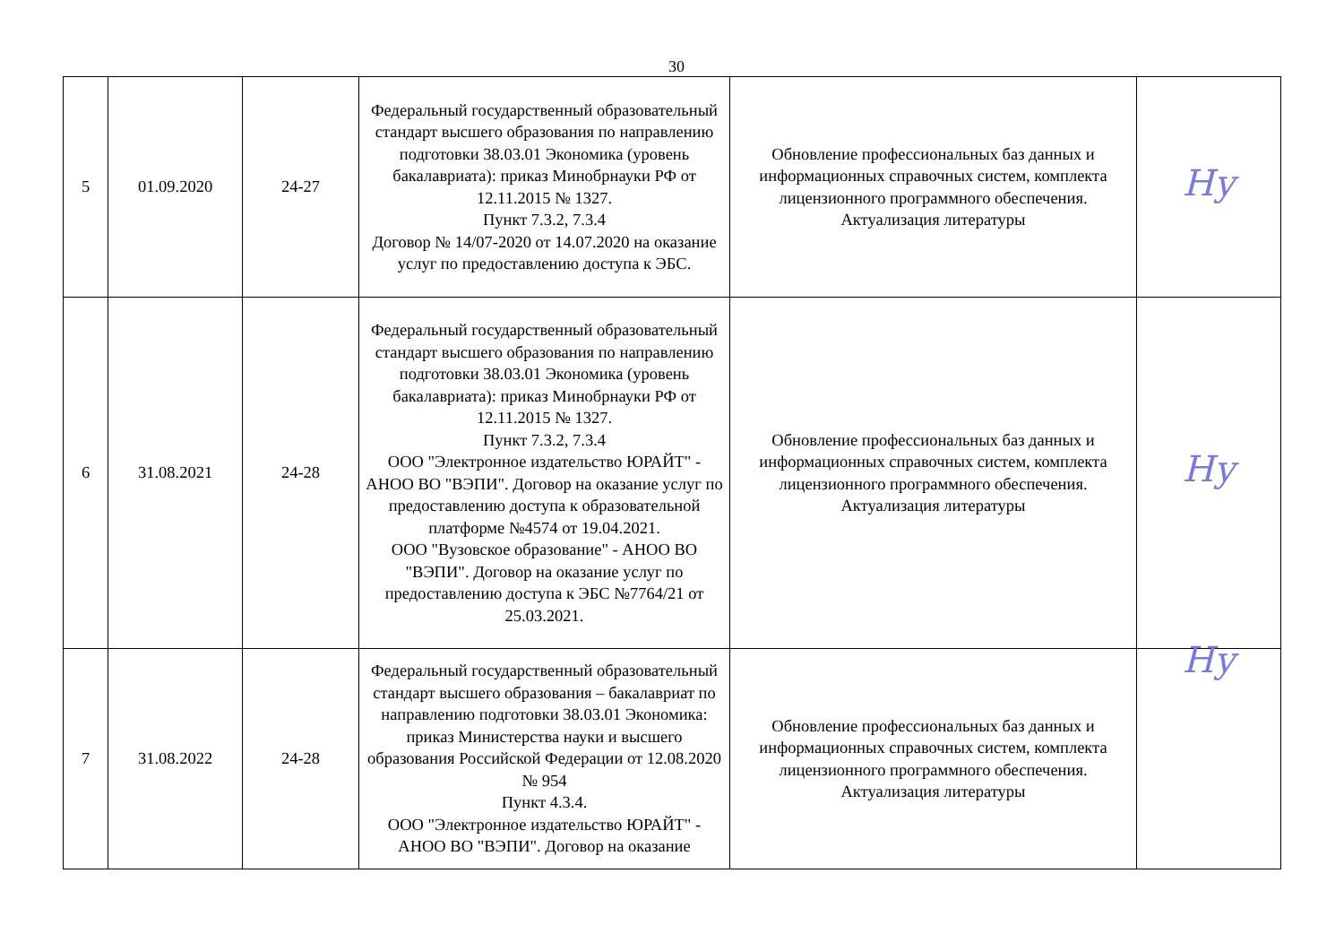30
| 5 | 01.09.2020 | 24-27 | Федеральный государственный образовательный стандарт высшего образования по направлению подготовки 38.03.01 Экономика (уровень бакалавриата): приказ Минобрнауки РФ от 12.11.2015 № 1327. Пункт 7.3.2, 7.3.4 Договор № 14/07-2020 от 14.07.2020 на оказание услуг по предоставлению доступа к ЭБС. | Обновление профессиональных баз данных и информационных справочных систем, комплекта лицензионного программного обеспечения. Актуализация литературы | Ну |
| 6 | 31.08.2021 | 24-28 | Федеральный государственный образовательный стандарт высшего образования по направлению подготовки 38.03.01 Экономика (уровень бакалавриата): приказ Минобрнауки РФ от 12.11.2015 № 1327. Пункт 7.3.2, 7.3.4 ООО "Электронное издательство ЮРАЙТ" - АНОО ВО "ВЭПИ". Договор на оказание услуг по предоставлению доступа к образовательной платформе №4574 от 19.04.2021. ООО "Вузовское образование" - АНОО ВО "ВЭПИ". Договор на оказание услуг по предоставлению доступа к ЭБС №7764/21 от 25.03.2021. | Обновление профессиональных баз данных и информационных справочных систем, комплекта лицензионного программного обеспечения. Актуализация литературы | Ну |
| 7 | 31.08.2022 | 24-28 | Федеральный государственный образовательный стандарт высшего образования – бакалавриат по направлению подготовки 38.03.01 Экономика: приказ Министерства науки и высшего образования Российской Федерации от 12.08.2020 № 954 Пункт 4.3.4. ООО "Электронное издательство ЮРАЙТ" - АНОО ВО "ВЭПИ". Договор на оказание | Обновление профессиональных баз данных и информационных справочных систем, комплекта лицензионного программного обеспечения. Актуализация литературы | Ну |